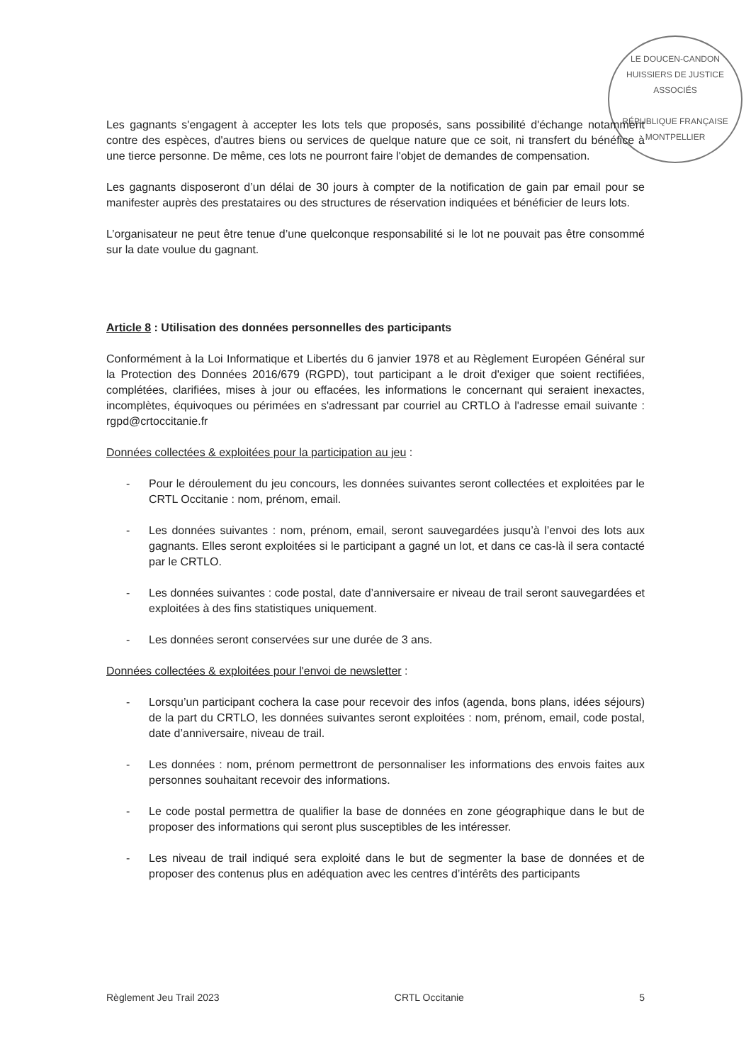LE DOUCEN-CANDON HUISSIERS DE JUSTICE ASSOCIÉS
RÉPUBLIQUE FRANÇAISE
MONTPELLIER
Les gagnants s'engagent à accepter les lots tels que proposés, sans possibilité d'échange notamment contre des espèces, d'autres biens ou services de quelque nature que ce soit, ni transfert du bénéfice à une tierce personne. De même, ces lots ne pourront faire l'objet de demandes de compensation.
Les gagnants disposeront d’un délai de 30 jours à compter de la notification de gain par email pour se manifester auprès des prestataires ou des structures de réservation indiquées et bénéficier de leurs lots.
L’organisateur ne peut être tenue d’une quelconque responsabilité si le lot ne pouvait pas être consommé sur la date voulue du gagnant.
Article 8 : Utilisation des données personnelles des participants
Conformément à la Loi Informatique et Libertés du 6 janvier 1978 et au Règlement Européen Général sur la Protection des Données 2016/679 (RGPD), tout participant a le droit d'exiger que soient rectifiées, complétées, clarifiées, mises à jour ou effacées, les informations le concernant qui seraient inexactes, incomplètes, équivoques ou périmées en s'adressant par courriel au CRTLO à l'adresse email suivante : rgpd@crtoccitanie.fr
Données collectées & exploitées pour la participation au jeu :
- Pour le déroulement du jeu concours, les données suivantes seront collectées et exploitées par le CRTL Occitanie : nom, prénom, email.
- Les données suivantes : nom, prénom, email, seront sauvegardées jusqu’à l’envoi des lots aux gagnants. Elles seront exploitées si le participant a gagné un lot, et dans ce cas-là il sera contacté par le CRTLO.
- Les données suivantes : code postal, date d’anniversaire er niveau de trail seront sauvegardées et exploitées à des fins statistiques uniquement.
- Les données seront conservées sur une durée de 3 ans.
Données collectées & exploitées pour l'envoi de newsletter :
- Lorsqu’un participant cochera la case pour recevoir des infos (agenda, bons plans, idées séjours) de la part du CRTLO, les données suivantes seront exploitées : nom, prénom, email, code postal, date d’anniversaire, niveau de trail.
- Les données : nom, prénom permettront de personnaliser les informations des envois faites aux personnes souhaitant recevoir des informations.
- Le code postal permettra de qualifier la base de données en zone géographique dans le but de proposer des informations qui seront plus susceptibles de les intéresser.
- Les niveau de trail indiqué sera exploité dans le but de segmenter la base de données et de proposer des contenus plus en adéquation avec les centres d’intérêts des participants
Règlement Jeu Trail 2023 CRTL Occitanie 5